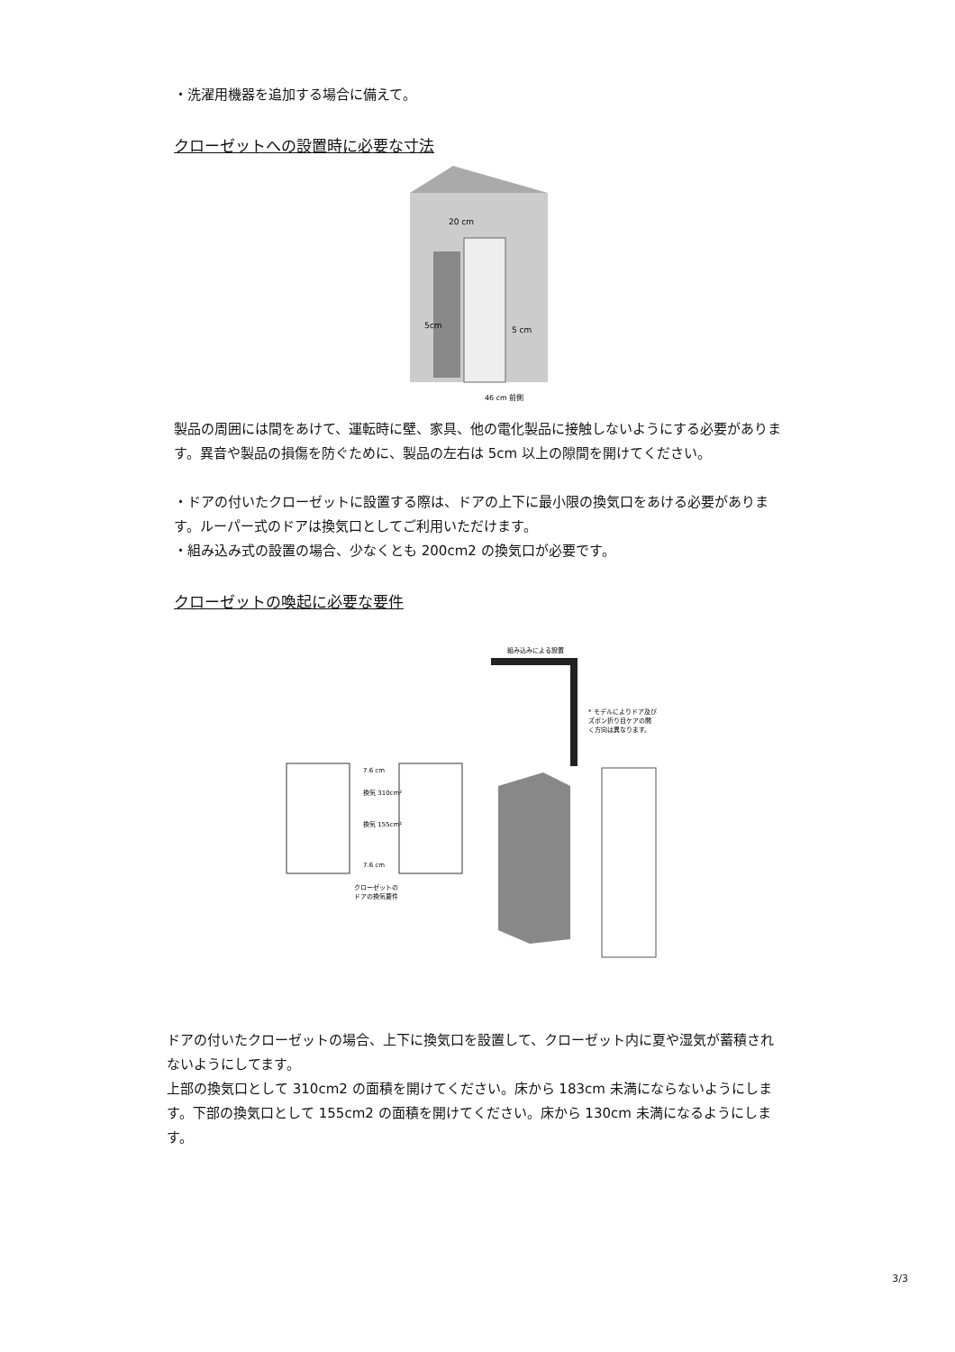・洗濯用機器を追加する場合に備えて。
クローゼットへの設置時に必要な寸法
20 cm
5cm
5 cm
46 cm 前側
製品の周囲には間をあけて、運転時に壁、家具、他の電化製品に接触しないようにする必要があります。異音や製品の損傷を防ぐために、製品の左右は 5cm 以上の隙間を開けてください。
・ドアの付いたクローゼットに設置する際は、ドアの上下に最小限の換気口をあける必要があります。ルーパー式のドアは換気口としてご利用いただけます。
・組み込み式の設置の場合、少なくとも 200cm2 の換気口が必要です。
クローゼットの喚起に必要な要件
組み込みによる設置
* モデルによりドア及び
ズボン折り目ケアの開
く方向は異なります。
7.6 cm
換気 310cm²
換気 155cm²
7.6 cm
クローゼットの
ドアの換気要件
ドアの付いたクローゼットの場合、上下に換気口を設置して、クローゼット内に夏や湿気が蓄積されないようにしてます。
上部の換気口として 310cm2 の面積を開けてください。床から 183cm 未満にならないようにします。下部の換気口として 155cm2 の面積を開けてください。床から 130cm 未満になるようにします。
3/3